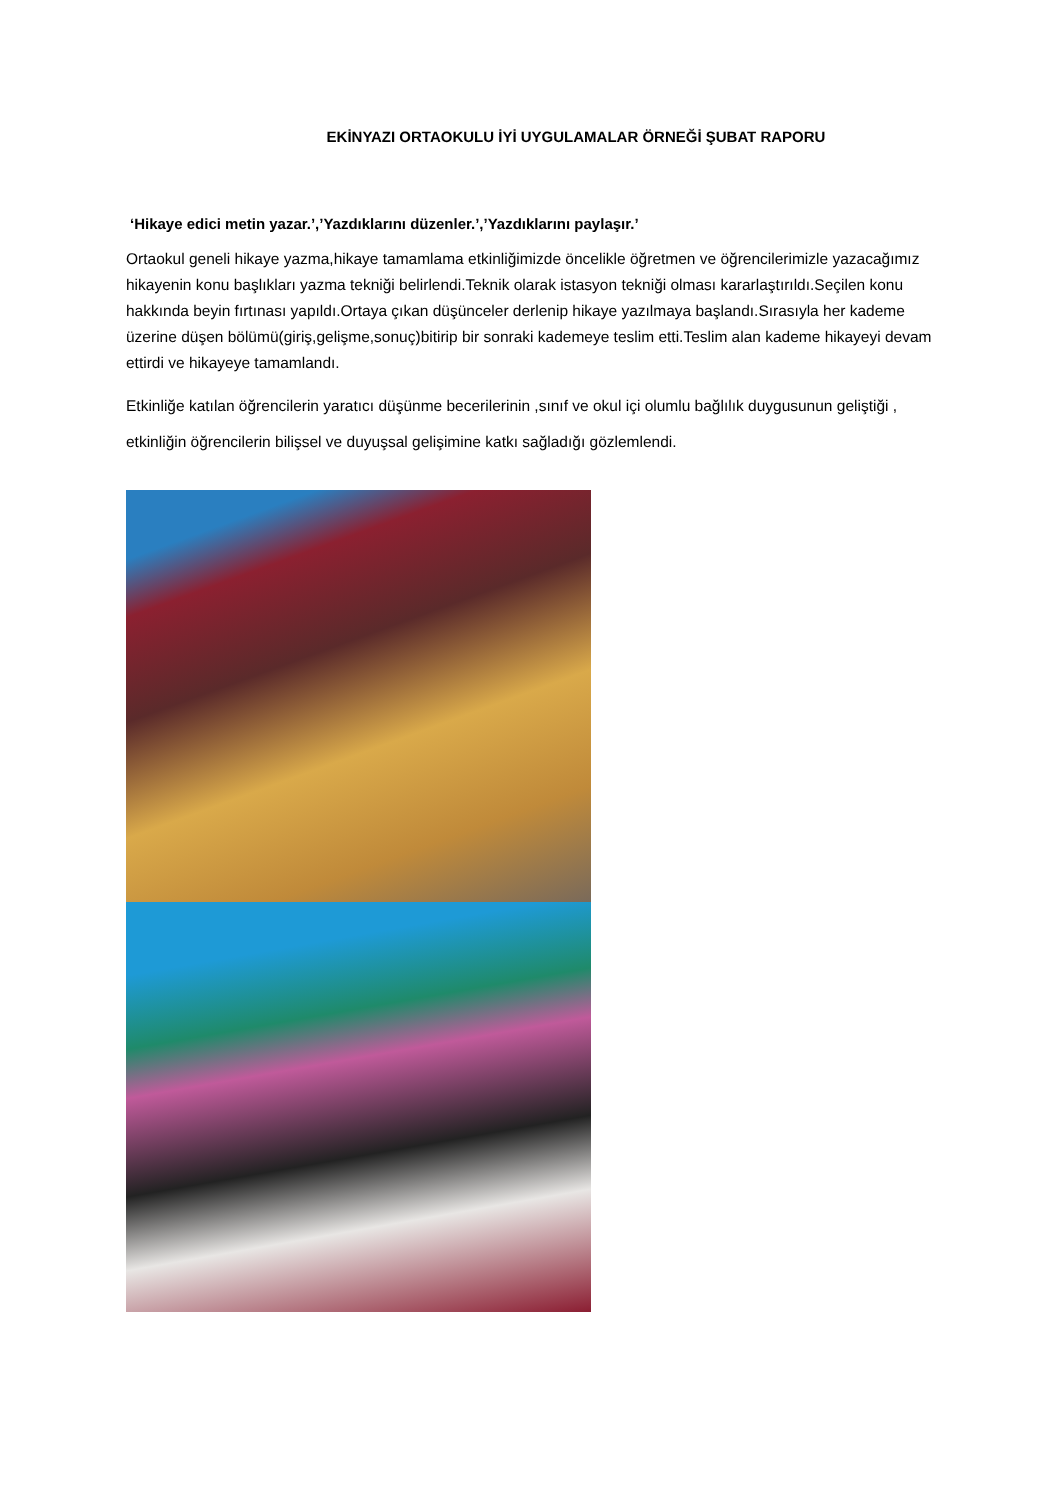EKİNYAZI ORTAOKULU İYİ UYGULAMALAR ÖRNEĞİ ŞUBAT RAPORU
‘Hikaye edici metin yazar.’,’Yazdıklarını düzenler.’,’Yazdıklarını paylaşır.’
Ortaokul geneli hikaye yazma,hikaye tamamlama etkinliğimizde öncelikle öğretmen ve öğrencilerimizle yazacağımız hikayenin konu başlıkları yazma tekniği belirlendi.Teknik olarak istasyon tekniği olması kararlaştırıldı.Seçilen konu hakkında beyin fırtınası yapıldı.Ortaya çıkan düşünceler derlenip hikaye yazılmaya başlandı.Sırasıyla her kademe üzerine düşen bölümü(giriş,gelişme,sonuç)bitirip bir sonraki kademeye teslim etti.Teslim alan kademe hikayeyi devam ettirdi ve hikayeye tamamlandı.
Etkinliğe katılan öğrencilerin yaratıcı düşünme becerilerinin ,sınıf ve okul içi olumlu bağlılık duygusunun geliştiği , etkinliğin öğrencilerin bilişsel ve duyuşsal gelişimine katkı sağladığı gözlemlendi.